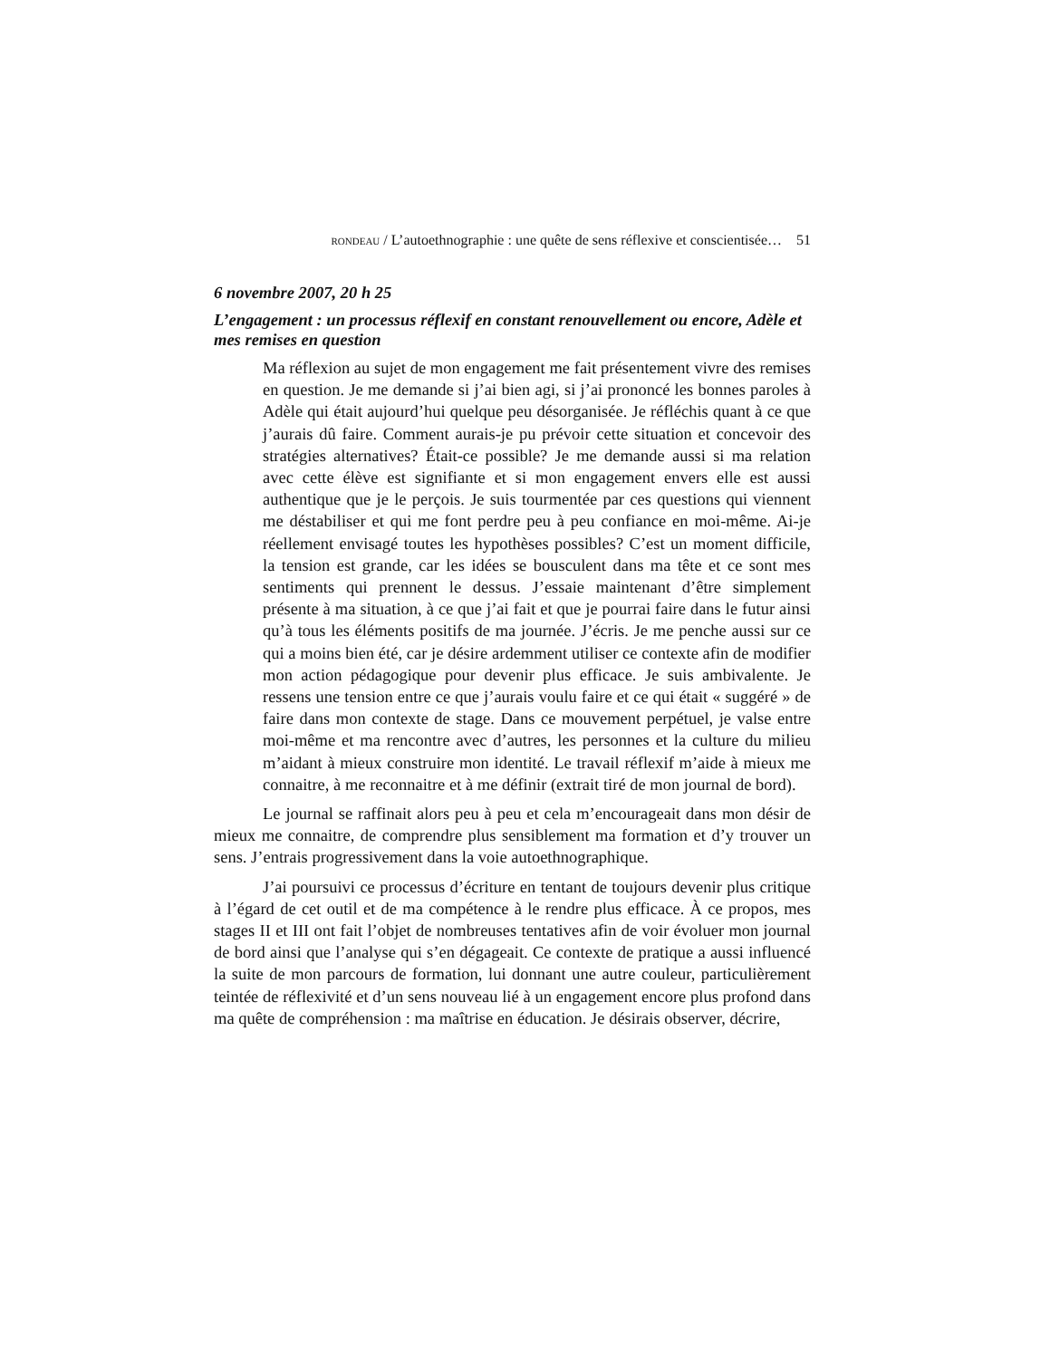RONDEAU / L’autoethnographie : une quête de sens réflexive et conscientisée… 51
6 novembre 2007, 20 h 25
L’engagement : un processus réflexif en constant renouvellement ou encore, Adèle et mes remises en question
Ma réflexion au sujet de mon engagement me fait présentement vivre des remises en question. Je me demande si j’ai bien agi, si j’ai prononcé les bonnes paroles à Adèle qui était aujourd’hui quelque peu désorganisée. Je réfléchis quant à ce que j’aurais dû faire. Comment aurais-je pu prévoir cette situation et concevoir des stratégies alternatives? Était-ce possible? Je me demande aussi si ma relation avec cette élève est signifiante et si mon engagement envers elle est aussi authentique que je le perçois. Je suis tourmentée par ces questions qui viennent me déstabiliser et qui me font perdre peu à peu confiance en moi-même. Ai-je réellement envisagé toutes les hypothèses possibles? C’est un moment difficile, la tension est grande, car les idées se bousculent dans ma tête et ce sont mes sentiments qui prennent le dessus. J’essaie maintenant d’être simplement présente à ma situation, à ce que j’ai fait et que je pourrai faire dans le futur ainsi qu’à tous les éléments positifs de ma journée. J’écris. Je me penche aussi sur ce qui a moins bien été, car je désire ardemment utiliser ce contexte afin de modifier mon action pédagogique pour devenir plus efficace. Je suis ambivalente. Je ressens une tension entre ce que j’aurais voulu faire et ce qui était « suggéré » de faire dans mon contexte de stage. Dans ce mouvement perpétuel, je valse entre moi-même et ma rencontre avec d’autres, les personnes et la culture du milieu m’aidant à mieux construire mon identité. Le travail réflexif m’aide à mieux me connaitre, à me reconnaitre et à me définir (extrait tiré de mon journal de bord).
Le journal se raffinait alors peu à peu et cela m’encourageait dans mon désir de mieux me connaitre, de comprendre plus sensiblement ma formation et d’y trouver un sens. J’entrais progressivement dans la voie autoethnographique.
J’ai poursuivi ce processus d’écriture en tentant de toujours devenir plus critique à l’égard de cet outil et de ma compétence à le rendre plus efficace. À ce propos, mes stages II et III ont fait l’objet de nombreuses tentatives afin de voir évoluer mon journal de bord ainsi que l’analyse qui s’en dégageait. Ce contexte de pratique a aussi influencé la suite de mon parcours de formation, lui donnant une autre couleur, particulièrement teintée de réflexivité et d’un sens nouveau lié à un engagement encore plus profond dans ma quête de compréhension : ma maîtrise en éducation. Je désirais observer, décrire,